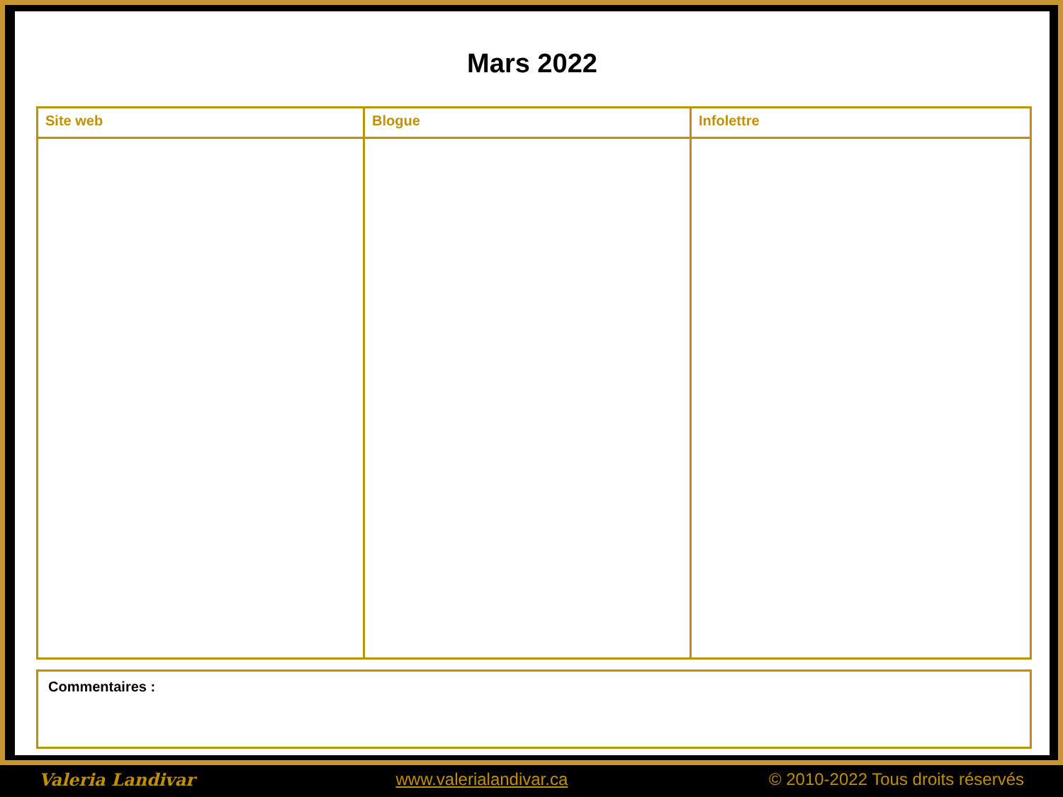Mars 2022
| Site web | Blogue | Infolettre |
| --- | --- | --- |
Commentaires :
Valeria Landivar www.valerialandivar.ca © 2010-2022 Tous droits réservés